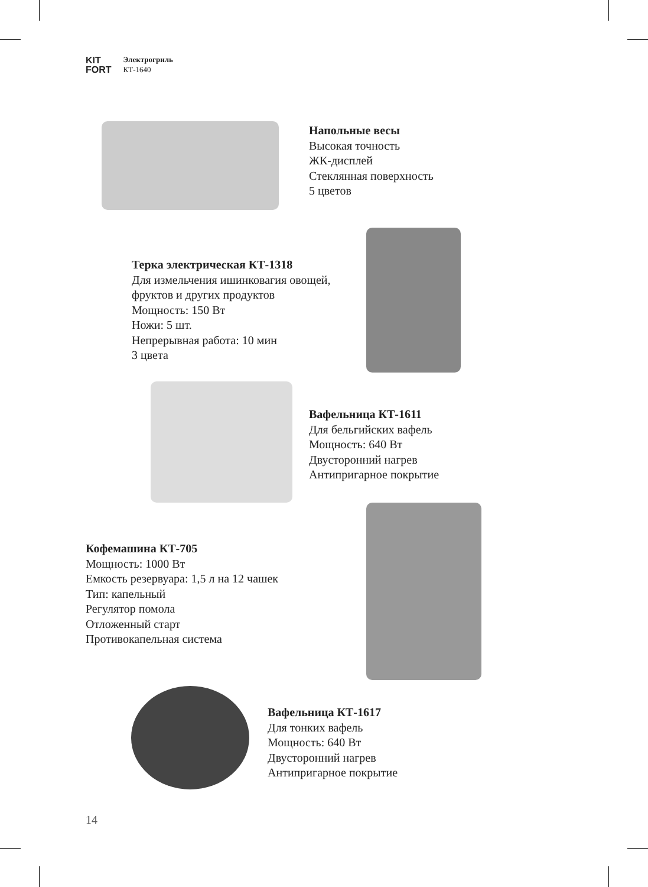KIT
FORT
Электрогриль
КТ-1640
Напольные весы
Высокая точность
ЖК-дисплей
Стеклянная поверхность
5 цветов
Терка электрическая КТ-1318
Для измельчения ишинковагия овощей,
фруктов и других продуктов
Мощность: 150 Вт
Ножи: 5 шт.
Непрерывная работа: 10 мин
3 цвета
Вафельница КТ-1611
Для бельгийских вафель
Мощность: 640 Вт
Двусторонний нагрев
Антипригарное покрытие
Кофемашина КТ-705
Мощность: 1000 Вт
Емкость резервуара: 1,5 л на 12 чашек
Тип: капельный
Регулятор помола
Отложенный старт
Противокапельная система
Вафельница КТ-1617
Для тонких вафель
Мощность: 640 Вт
Двусторонний нагрев
Антипригарное покрытие
14